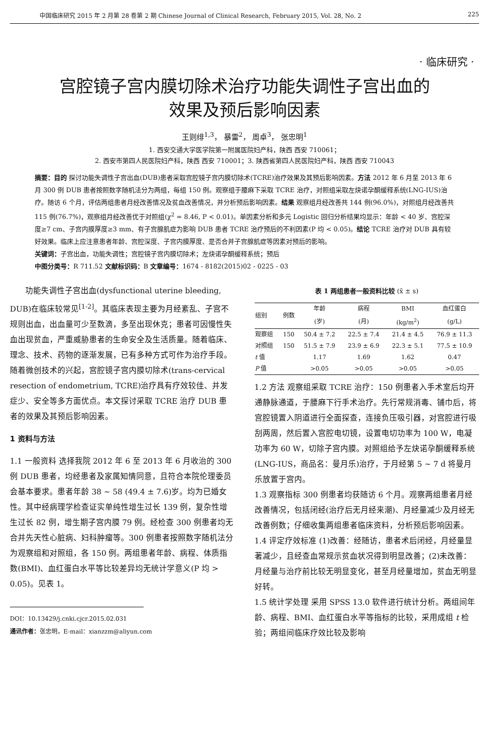中国临床研究 2015 年 2 月第 28 卷第 2 期 Chinese Journal of Clinical Research, February 2015, Vol. 28, No. 2 225
· 临床研究 ·
宫腔镜子宫内膜切除术治疗功能失调性子宫出血的
效果及预后影响因素
王则绯<sup>1,3</sup>， 暴雷<sup>2</sup>， 周卓<sup>3</sup>， 张忠明<sup>1</sup>
1. 西安交通大学医学院第一附属医院妇产科，陕西 西安 710061；
2. 西安市第四人民医院妇产科，陕西 西安 710001；3. 陕西省第四人民医院妇产科，陕西 西安 710043
摘要：目的 探讨功能失调性子宫出血(DUB)患者采取宫腔镜子宫内膜切除术(TCRE)治疗效果及其预后影响因素。方法 2012 年 6 月至 2013 年 6 月 300 例 DUB 患者按照数字随机法分为两组，每组 150 例。观察组于腰麻下采取 TCRE 治疗，对照组采取左炔诺孕酮缓释系统(LNG-IUS)治疗。随访 6 个月，评估两组患者月经改善情况及贫血改善情况，并分析预后影响因素。结果 观察组月经改善共 144 例(96.0%)，对照组月经改善共 115 例(76.7%)，观察组月经改善优于对照组(χ<sup>2</sup> = 8.46, P < 0.01)。单因素分析和多元 Logistic 回归分析结果均显示：年龄 < 40 岁、宫腔深度≥7 cm、子宫内膜厚度≥3 mm、有子宫腺肌症为影响 DUB 患者 TCRE 治疗预后的不利因素(P 均 < 0.05)。结论 TCRE 治疗对 DUB 具有较好效果。临床上应注意患者年龄、宫腔深度、子宫内膜厚度、是否合并子宫腺肌症等因素对预后的影响。
关键词：子宫出血，功能失调性；宫腔镜子宫内膜切除术；左炔诺孕酮缓释系统；预后
中图分类号：R 711.52 文献标识码：B 文章编号：1674 - 8182(2015)02 - 0225 - 03
功能失调性子宫出血(dysfunctional uterine bleeding, DUB)在临床较常见<sup>[1-2]</sup>。其临床表现主要为月经紊乱、子宫不规则出血，出血量可少至数滴，多至出现休克；患者可因慢性失血出现贫血，严重威胁患者的生命安全及生活质量。随着临床、理念、技术、药物的逐渐发展，已有多种方式可作为治疗手段。随着微创技术的兴起，宫腔镜子宫内膜切除术(trans-cervical resection of endometrium, TCRE)治疗具有疗效较佳、并发症少、安全等多方面优点。本文探讨采取 TCRE 治疗 DUB 患者的效果及其预后影响因素。
1 资料与方法
1.1 一般资料 选择我院 2012 年 6 至 2013 年 6 月收治的 300 例 DUB 患者，均经患者及家属知情同意，且符合本院伦理委员会基本要求。患者年龄 38 ~ 58 (49.4 ± 7.6)岁。均为已婚女性。其中经病理学检查证实单纯性增生过长 139 例，复杂性增生过长 82 例，增生期子宫内膜 79 例。经检查 300 例患者均无合并先天性心脏病、妇科肿瘤等。300 例患者按照数字随机法分为观察组和对照组，各 150 例。两组患者年龄、病程、体质指数(BMI)、血红蛋白水平等比较差异均无统计学意义(P 均 > 0.05)。见表 1。
DOI：10.13429/j.cnki.cjcr.2015.02.031
通讯作者：张忠明，E-mail：xianzzm@aliyun.com
表 1 两组患者一般资料比较 (x̄ ± s)
| 组别 | 例数 | 年龄 | 病程 | BMI | 血红蛋白 |
| --- | --- | --- | --- | --- | --- |
| | | (岁) | (月) | (kg/m<sup>2</sup>) | (g/L) |
| 观察组 | 150 | 50.4 ± 7.2 | 22.5 ± 7.4 | 21.4 ± 4.5 | 76.9 ± 11.3 |
| 对照组 | 150 | 51.5 ± 7.9 | 23.9 ± 6.9 | 22.3 ± 5.1 | 77.5 ± 10.9 |
| t 值 | | 1.17 | 1.69 | 1.62 | 0.47 |
| P 值 | | >0.05 | >0.05 | >0.05 | >0.05 |
1.2 方法 观察组采取 TCRE 治疗：150 例患者入手术室后均开通静脉通道，于腰麻下行手术治疗。先行常规消毒、铺巾后，将宫腔镜置入阴道进行全面探查，连接负压吸引器，对宫腔进行吸刮两周，然后置入宫腔电切镜，设置电切功率为 100 W，电凝功率为 60 W，切除子宫内膜。对照组给予左炔诺孕酮缓释系统(LNG-IUS，商品名：曼月乐)治疗，于月经第 5 ~ 7 d 将曼月乐放置于宫内。
1.3 观察指标 300 例患者均获随访 6 个月。观察两组患者月经改善情况，包括闭经(治疗后无月经来潮)、月经量减少及月经无改善例数；仔细收集两组患者临床资料，分析预后影响因素。
1.4 评定疗效标准 (1)改善：经随访，患者术后闭经，月经量显著减少，且经查血常规示贫血状况得到明显改善；(2)未改善：月经量与治疗前比较无明显变化，甚至月经量增加，贫血无明显好转。
1.5 统计学处理 采用 SPSS 13.0 软件进行统计分析。两组间年龄、病程、BMI、血红蛋白水平等指标的比较，采用成组 t 检验；两组间临床疗效比较及影响